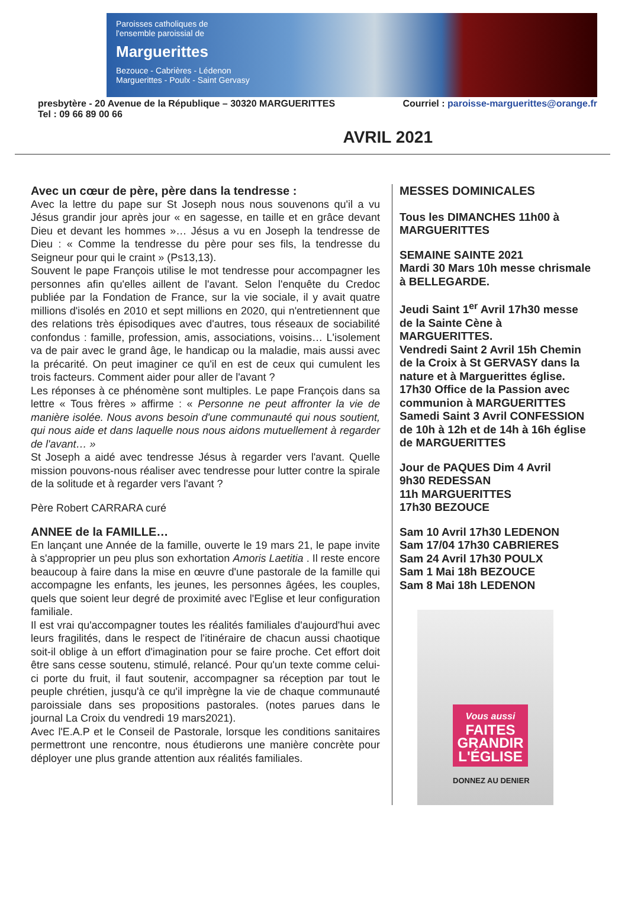Paroisses catholiques de
l'ensemble paroissial de
Marguerittes
Bezouce - Cabrières - Lédenon
Marguerittes - Poulx - Saint Gervasy
presbytère - 20 Avenue de la République – 30320 MARGUERITTES
Tel : 09 66 89 00 66
Courriel : paroisse-marguerittes@orange.fr
AVRIL 2021
Avec un cœur de père, père dans la tendresse :
Avec la lettre du pape sur St Joseph nous nous souvenons qu'il a vu Jésus grandir jour après jour « en sagesse, en taille et en grâce devant Dieu et devant les hommes »… Jésus a vu en Joseph la tendresse de Dieu : « Comme la tendresse du père pour ses fils, la tendresse du Seigneur pour qui le craint » (Ps13,13).
Souvent le pape François utilise le mot tendresse pour accompagner les personnes afin qu'elles aillent de l'avant. Selon l'enquête du Credoc publiée par la Fondation de France, sur la vie sociale, il y avait quatre millions d'isolés en 2010 et sept millions en 2020, qui n'entretiennent que des relations très épisodiques avec d'autres, tous réseaux de sociabilité confondus : famille, profession, amis, associations, voisins… L'isolement va de pair avec le grand âge, le handicap ou la maladie, mais aussi avec la précarité. On peut imaginer ce qu'il en est de ceux qui cumulent les trois facteurs. Comment aider pour aller de l'avant ?
Les réponses à ce phénomène sont multiples. Le pape François dans sa lettre « Tous frères » affirme : « Personne ne peut affronter la vie de manière isolée. Nous avons besoin d'une communauté qui nous soutient, qui nous aide et dans laquelle nous nous aidons mutuellement à regarder de l'avant… »
St Joseph a aidé avec tendresse Jésus à regarder vers l'avant. Quelle mission pouvons-nous réaliser avec tendresse pour lutter contre la spirale de la solitude et à regarder vers l'avant ?
Père Robert CARRARA curé
ANNEE de la FAMILLE…
En lançant une Année de la famille, ouverte le 19 mars 21, le pape invite à s'approprier un peu plus son exhortation Amoris Laetitia . Il reste encore beaucoup à faire dans la mise en œuvre d'une pastorale de la famille qui accompagne les enfants, les jeunes, les personnes âgées, les couples, quels que soient leur degré de proximité avec l'Eglise et leur configuration familiale.
Il est vrai qu'accompagner toutes les réalités familiales d'aujourd'hui avec leurs fragilités, dans le respect de l'itinéraire de chacun aussi chaotique soit-il oblige à un effort d'imagination pour se faire proche. Cet effort doit être sans cesse soutenu, stimulé, relancé. Pour qu'un texte comme celui-ci porte du fruit, il faut soutenir, accompagner sa réception par tout le peuple chrétien, jusqu'à ce qu'il imprègne la vie de chaque communauté paroissiale dans ses propositions pastorales. (notes parues dans le journal La Croix du vendredi 19 mars2021).
Avec l'E.A.P et le Conseil de Pastorale, lorsque les conditions sanitaires permettront une rencontre, nous étudierons une manière concrète pour déployer une plus grande attention aux réalités familiales.
MESSES DOMINICALES
Tous les DIMANCHES 11h00 à MARGUERITTES
SEMAINE SAINTE 2021
Mardi 30 Mars 10h messe chrismale à BELLEGARDE.
Jeudi Saint 1<sup>er</sup> Avril 17h30 messe de la Sainte Cène à MARGUERITTES.
Vendredi Saint 2 Avril 15h Chemin de la Croix à St GERVASY dans la nature et à Marguerittes église.
17h30 Office de la Passion avec communion à MARGUERITTES
Samedi Saint 3 Avril CONFESSION de 10h à 12h et de 14h à 16h église de MARGUERITTES
Jour de PAQUES Dim 4 Avril
9h30 REDESSAN
11h MARGUERITTES
17h30 BEZOUCE
Sam 10 Avril 17h30 LEDENON
Sam 17/04 17h30 CABRIERES
Sam 24 Avril 17h30 POULX
Sam 1 Mai 18h BEZOUCE
Sam 8 Mai 18h LEDENON
Vous aussi
FAITES GRANDIR L'ÉGLISE
DONNEZ AU DENIER